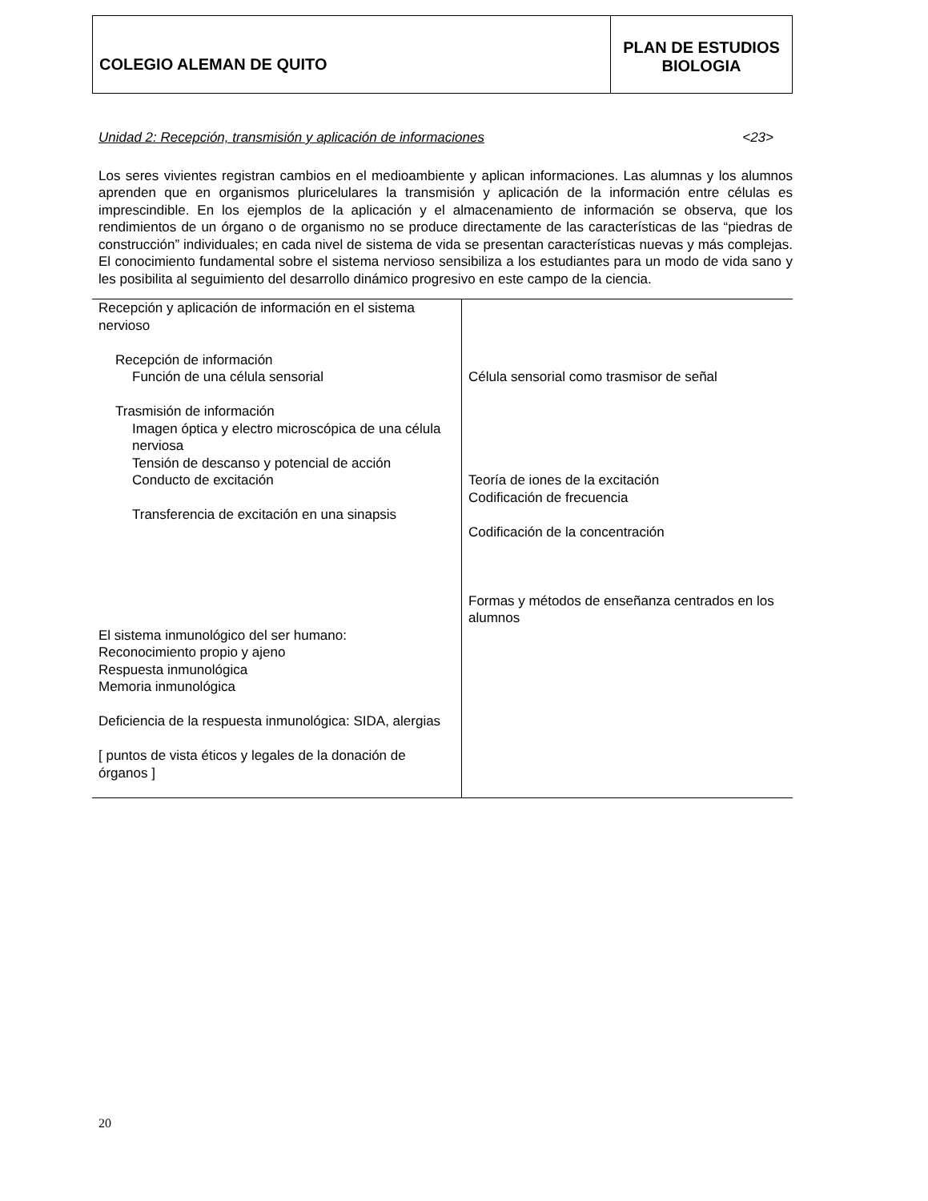COLEGIO ALEMAN DE QUITO
PLAN DE ESTUDIOS
BIOLOGIA
Unidad 2: Recepción, transmisión y aplicación de informaciones <23>
Los seres vivientes registran cambios en el medioambiente y aplican informaciones. Las alumnas y los alumnos aprenden que en organismos pluricelulares la transmisión y aplicación de la información entre células es imprescindible. En los ejemplos de la aplicación y el almacenamiento de información se observa, que los rendimientos de un órgano o de organismo no se produce directamente de las características de las “piedras de construcción” individuales; en cada nivel de sistema de vida se presentan características nuevas y más complejas. El conocimiento fundamental sobre el sistema nervioso sensibiliza a los estudiantes para un modo de vida sano y les posibilita al seguimiento del desarrollo dinámico progresivo en este campo de la ciencia.
| Recepción y aplicación de información en el sistema nervioso Recepción de información Función de una célula sensorial Trasmisión de información Imagen óptica y electro microscópica de una célula nerviosa Tensión de descanso y potencial de acción Conducto de excitación Transferencia de excitación en una sinapsis El sistema inmunológico del ser humano: Reconocimiento propio y ajeno Respuesta inmunológica Memoria inmunológica Deficiencia de la respuesta inmunológica: SIDA, alergias [ puntos de vista éticos y legales de la donación de órganos ] | Célula sensorial como trasmisor de señal Teoría de iones de la excitación Codificación de frecuencia Codificación de la concentración Formas y métodos de enseñanza centrados en los alumnos |
20